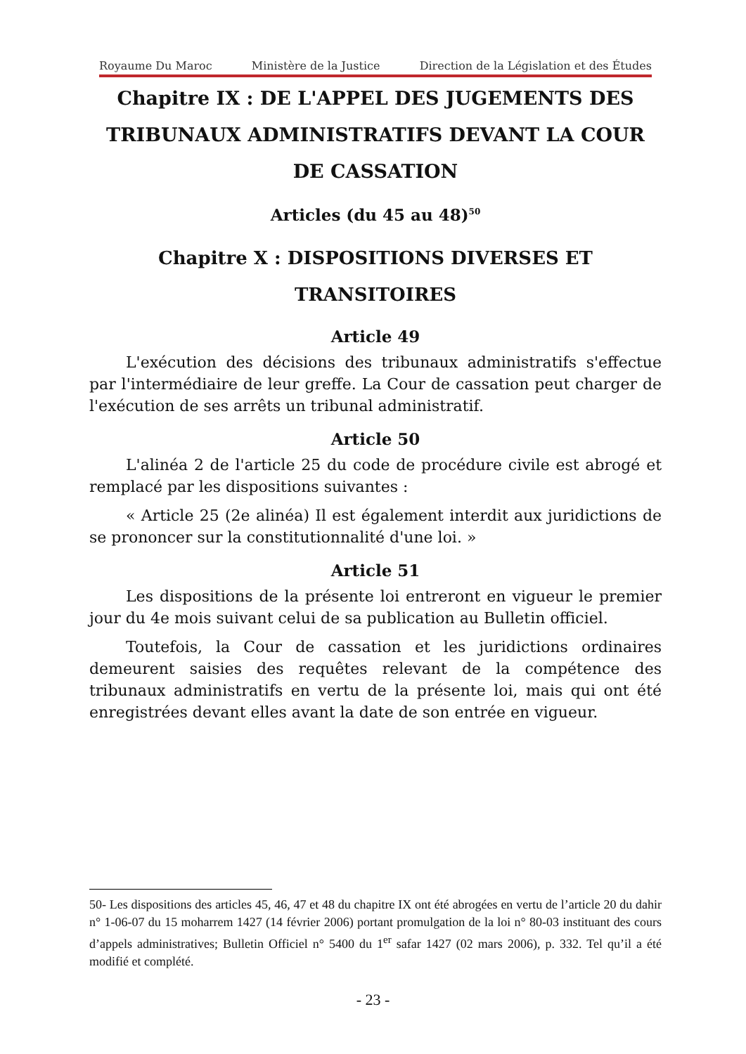Royaume Du Maroc Ministère de la Justice Direction de la Législation et des Études
Chapitre IX : DE L'APPEL DES JUGEMENTS DES TRIBUNAUX ADMINISTRATIFS DEVANT LA COUR DE CASSATION
Articles (du 45 au 48)<sup>50</sup>
Chapitre X : DISPOSITIONS DIVERSES ET TRANSITOIRES
Article 49
L'exécution des décisions des tribunaux administratifs s'effectue par l'intermédiaire de leur greffe. La Cour de cassation peut charger de l'exécution de ses arrêts un tribunal administratif.
Article 50
L'alinéa 2 de l'article 25 du code de procédure civile est abrogé et remplacé par les dispositions suivantes :
« Article 25 (2e alinéa) Il est également interdit aux juridictions de se prononcer sur la constitutionnalité d'une loi. »
Article 51
Les dispositions de la présente loi entreront en vigueur le premier jour du 4e mois suivant celui de sa publication au Bulletin officiel.
Toutefois, la Cour de cassation et les juridictions ordinaires demeurent saisies des requêtes relevant de la compétence des tribunaux administratifs en vertu de la présente loi, mais qui ont été enregistrées devant elles avant la date de son entrée en vigueur.
50- Les dispositions des articles 45, 46, 47 et 48 du chapitre IX ont été abrogées en vertu de l’article 20 du dahir n° 1-06-07 du 15 moharrem 1427 (14 février 2006) portant promulgation de la loi n° 80-03 instituant des cours d’appels administratives; Bulletin Officiel n° 5400 du 1<sup>er</sup> safar 1427 (02 mars 2006), p. 332. Tel qu’il a été modifié et complété.
- 23 -